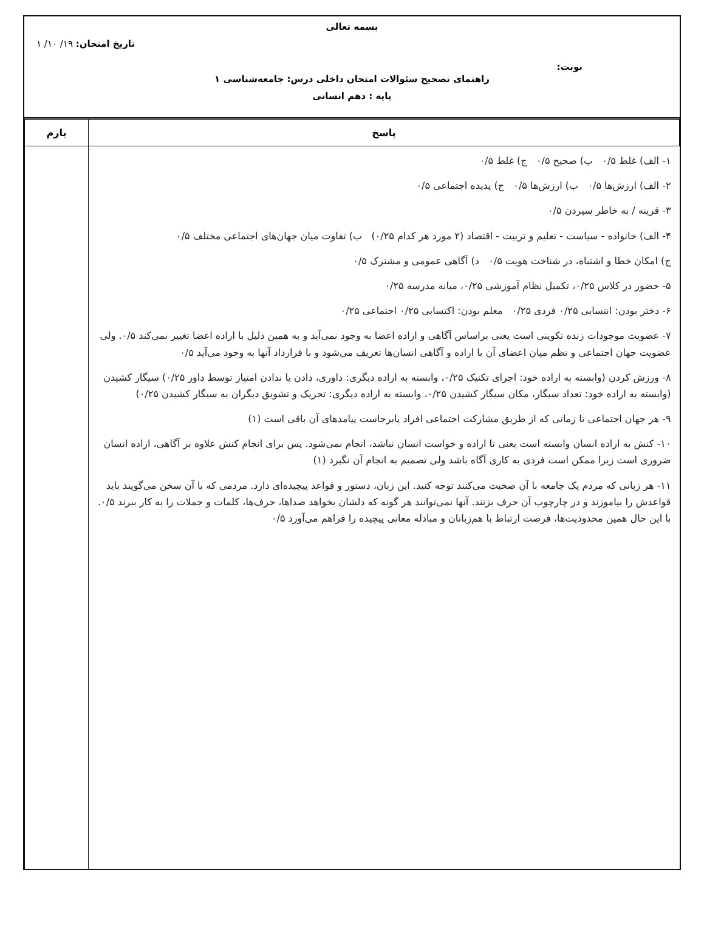بسمه تعالی
تاریخ امتحان: ۱۹/ ۱۰/ ۱
نوبت:
راهنمای تصحیح سئوالات امتحان داخلی درس: جامعه‌شناسی ۱
پایه : دهم انسانی
| پاسخ | بارم |
| --- | --- |
| ۱- الف) غلط ۰/۵ ب) صحیح ۰/۵ ج) غلط ۰/۵ ۲- الف) ارزش‌ها ۰/۵ ب) ارزش‌ها ۰/۵ ج) پدیده اجتماعی ۰/۵ ۳- قرینه / به خاطر سپردن ۰/۵ ۴- الف) خانواده - سیاست - تعلیم و تربیت - اقتصاد (۲ مورد هر کدام ۰/۲۵) ب) تفاوت میان جهان‌های اجتماعی مختلف ۰/۵ ج) امکان خطا و اشتباه، در شناخت هویت ۰/۵ د) آگاهی عمومی و مشترک ۰/۵ ۵- حضور در کلاس ۰/۲۵، تکمیل نظام آموزشی ۰/۲۵، میانه مدرسه ۰/۲۵ ۶- دختر بودن: انتسابی ۰/۲۵ فردی ۰/۲۵ معلم بودن: اکتسابی ۰/۲۵ اجتماعی ۰/۲۵ ۷- عضویت موجودات زنده تکوینی است یعنی براساس آگاهی و اراده اعضا به وجود نمی‌آید و به همین دلیل با اراده اعضا تغییر نمی‌کند ۰/۵. ولی عضویت جهان اجتماعی و نظم میان اعضای آن با اراده و آگاهی انسان‌ها تعریف می‌شود و با قرارداد آنها به وجود می‌آید ۰/۵ ۸- ورزش کردن (وابسته به اراده خود: اجرای تکنیک ۰/۲۵، وابسته به اراده دیگری: داوری، دادن یا ندادن امتیاز توسط داور ۰/۲۵) سیگار کشیدن (وابسته به اراده خود: تعداد سیگار، مکان سیگار کشیدن ۰/۲۵، وابسته به اراده دیگری: تحریک و تشویق دیگران به سیگار کشیدن ۰/۲۵) ۹- هر جهان اجتماعی تا زمانی که از طریق مشارکت اجتماعی افراد پابرجاست پیامدهای آن باقی است (۱) ۱۰- کنش به اراده انسان وابسته است یعنی تا اراده و خواست انسان نباشد، انجام نمی‌شود. پس برای انجام کنش علاوه بر آگاهی، اراده انسان ضروری است زیرا ممکن است فردی به کاری آگاه باشد ولی تصمیم به انجام آن نگیرد (۱) ۱۱- هر زبانی که مردم یک جامعه با آن صحبت می‌کنند توجه کنید. این زبان، دستور و قواعد پیچیده‌ای دارد. مردمی که با آن سخن می‌گویند باید قواعدش را بیاموزند و در چارچوب آن حرف بزنند. آنها نمی‌توانند هر گونه که دلشان بخواهد صداها، حرف‌ها، کلمات و جملات را به کار ببرند ۰/۵. با این حال همین محدودیت‌ها، فرصت ارتباط با هم‌زبانان و مبادله معانی پیچیده را فراهم می‌آورد ۰/۵ | |